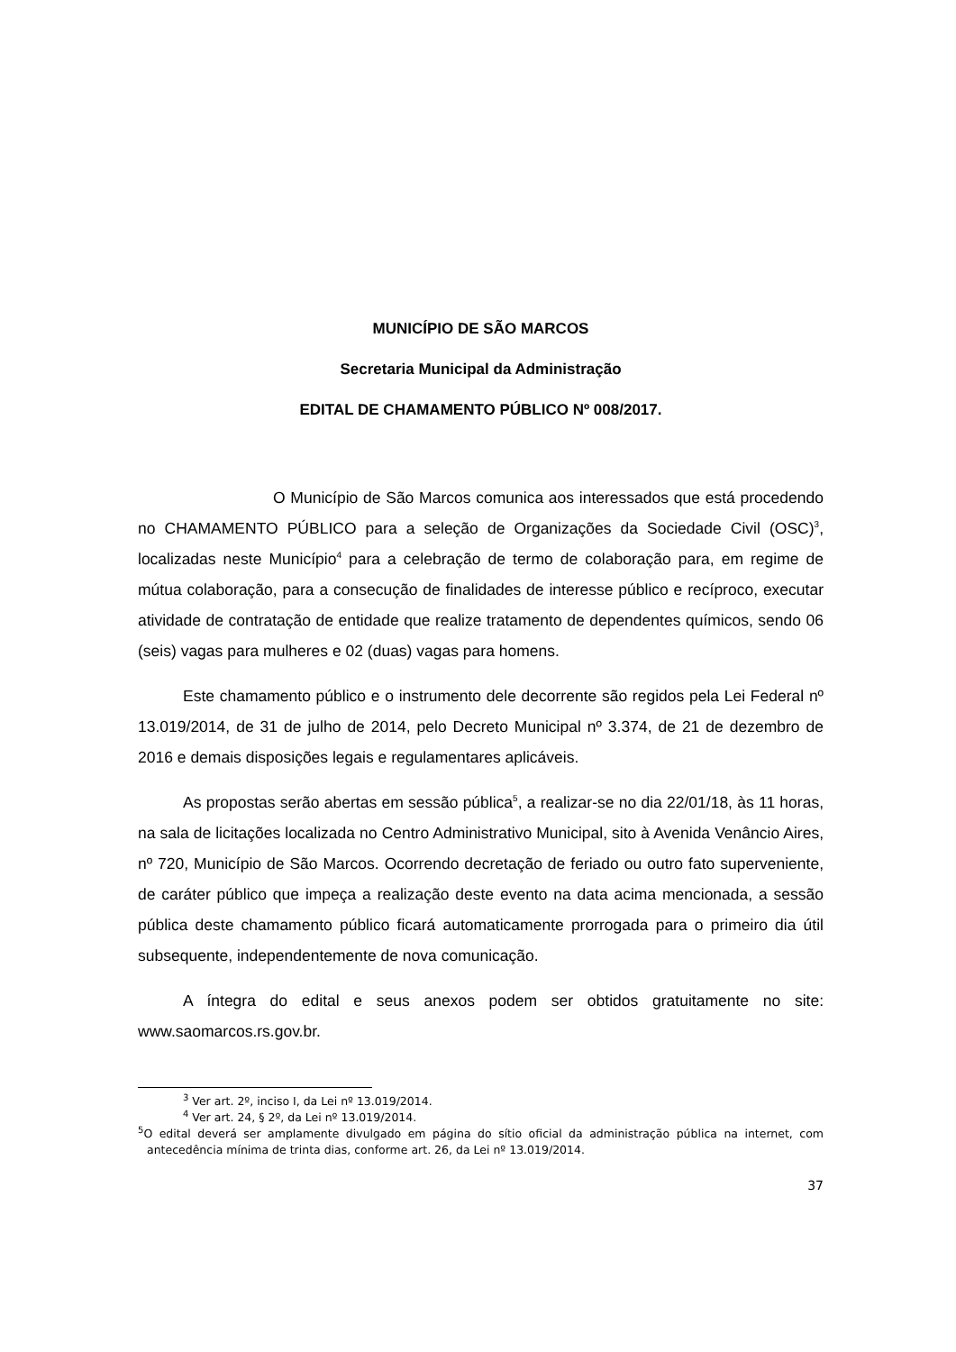MUNICÍPIO DE SÃO MARCOS
Secretaria Municipal da Administração
EDITAL DE CHAMAMENTO PÚBLICO Nº 008/2017.
O Município de São Marcos comunica aos interessados que está procedendo no CHAMAMENTO PÚBLICO para a seleção de Organizações da Sociedade Civil (OSC)<sup>3</sup>, localizadas neste Município<sup>4</sup> para a celebração de termo de colaboração para, em regime de mútua colaboração, para a consecução de finalidades de interesse público e recíproco, executar atividade de contratação de entidade que realize tratamento de dependentes químicos, sendo 06 (seis) vagas para mulheres e 02 (duas) vagas para homens.
Este chamamento público e o instrumento dele decorrente são regidos pela Lei Federal nº 13.019/2014, de 31 de julho de 2014, pelo Decreto Municipal nº 3.374, de 21 de dezembro de 2016 e demais disposições legais e regulamentares aplicáveis.
As propostas serão abertas em sessão pública<sup>5</sup>, a realizar-se no dia 22/01/18, às 11 horas, na sala de licitações localizada no Centro Administrativo Municipal, sito à Avenida Venâncio Aires, nº 720, Município de São Marcos. Ocorrendo decretação de feriado ou outro fato superveniente, de caráter público que impeça a realização deste evento na data acima mencionada, a sessão pública deste chamamento público ficará automaticamente prorrogada para o primeiro dia útil subsequente, independentemente de nova comunicação.
A íntegra do edital e seus anexos podem ser obtidos gratuitamente no site: www.saomarcos.rs.gov.br.
<sup>3</sup> Ver art. 2º, inciso I, da Lei nº 13.019/2014.
<sup>4</sup> Ver art. 24, § 2º, da Lei nº 13.019/2014.
<sup>5</sup> O edital deverá ser amplamente divulgado em página do sítio oficial da administração pública na internet, com antecedência mínima de trinta dias, conforme art. 26, da Lei nº 13.019/2014.
37